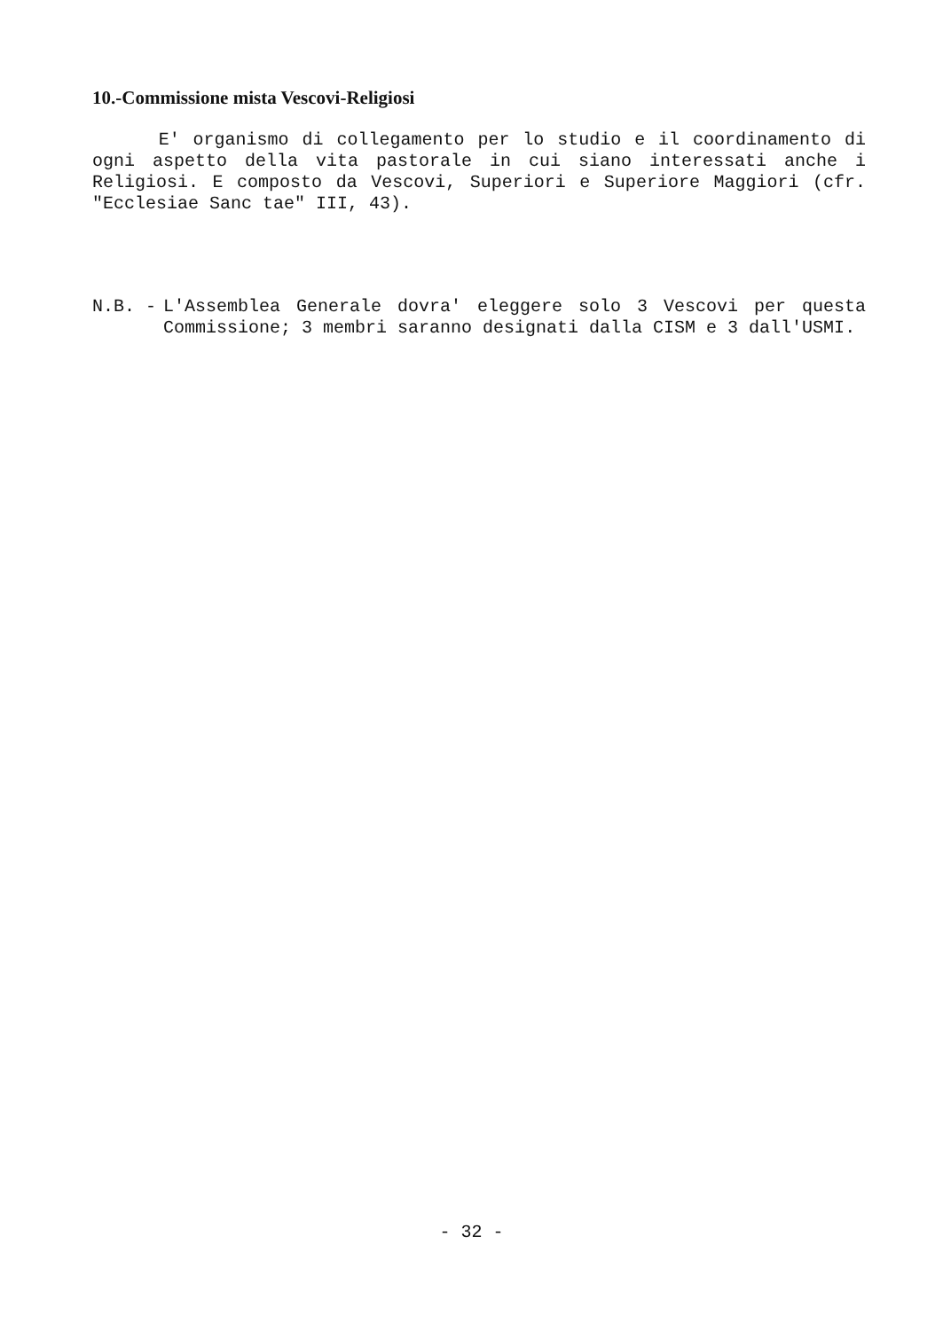10.-Commissione mista Vescovi-Religiosi
E' organismo di collegamento per lo studio e il coordinamento di ogni aspetto della vita pastorale in cui siano interessati anche i Religiosi. E composto da Vescovi, Superiori e Superiore Maggiori (cfr. "Ecclesiae Sanc tae" III, 43).
N.B. -
L'Assemblea Generale dovra' eleggere solo 3 Vescovi per questa Commissione; 3 membri saranno designati dalla CISM e 3 dall'USMI.
- 32 -